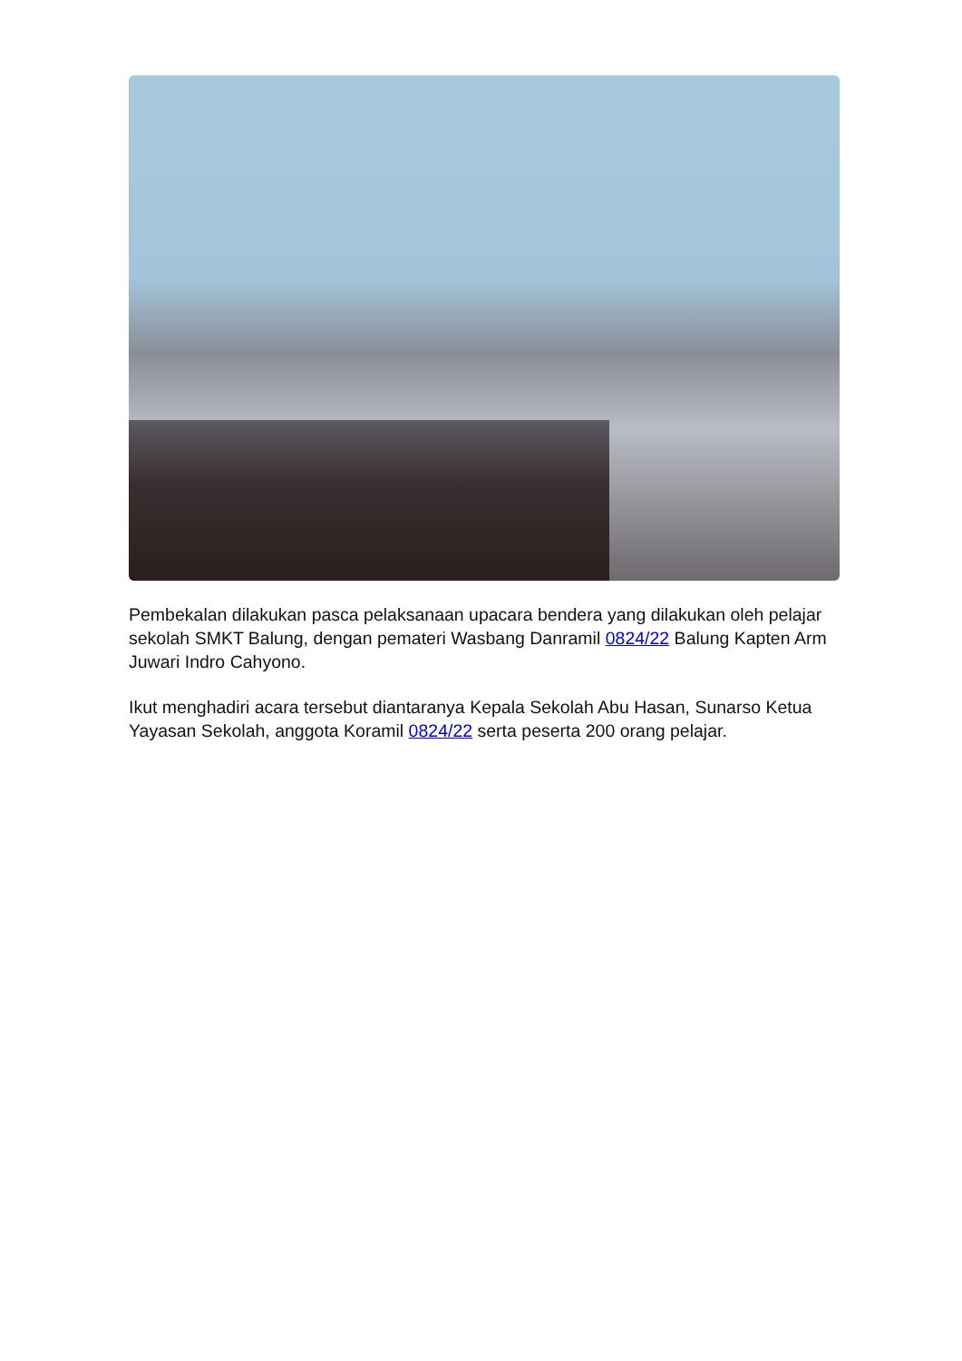Pembekalan dilakukan pasca pelaksanaan upacara bendera yang dilakukan oleh pelajar sekolah SMKT Balung, dengan pemateri Wasbang Danramil 0824/22 Balung Kapten Arm Juwari Indro Cahyono.
Ikut menghadiri acara tersebut diantaranya Kepala Sekolah Abu Hasan, Sunarso Ketua Yayasan Sekolah, anggota Koramil 0824/22 serta peserta 200 orang pelajar.